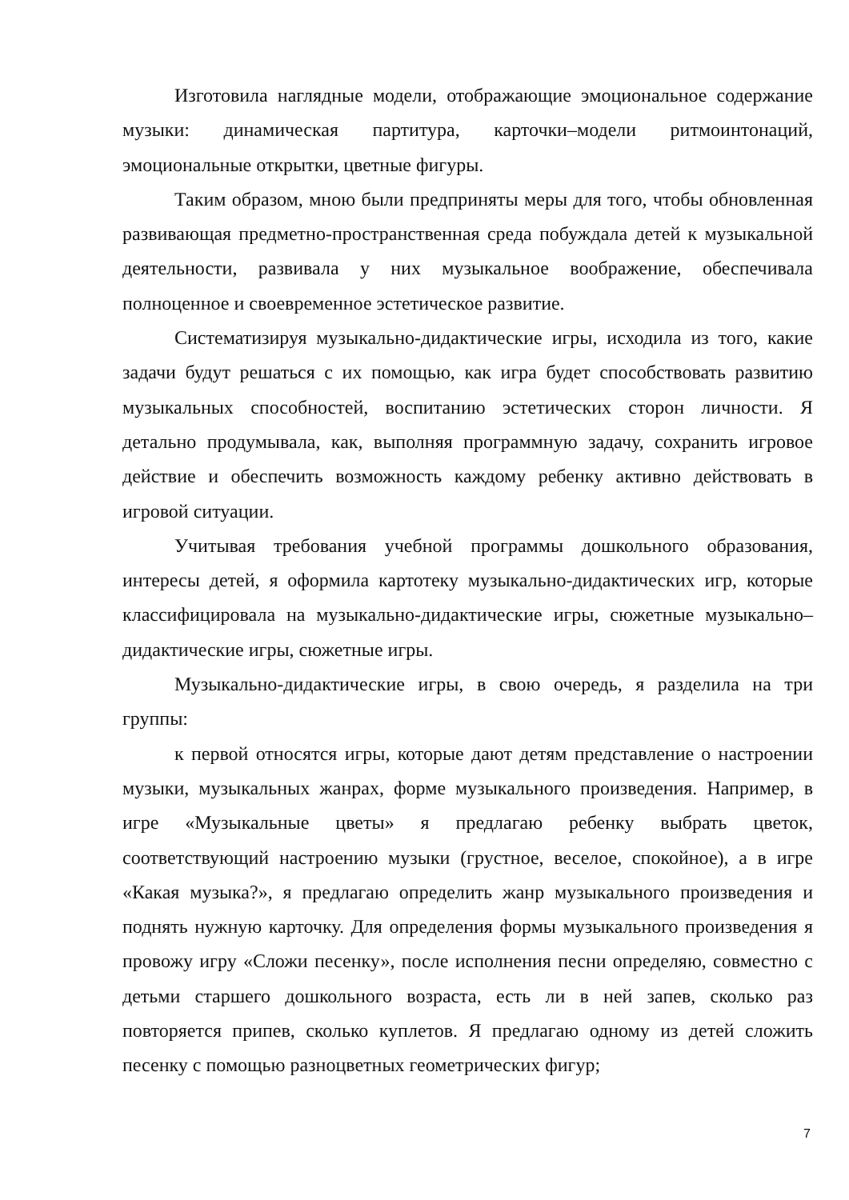Изготовила наглядные модели, отображающие эмоциональное содержание музыки: динамическая партитура, карточки–модели ритмоинтонаций, эмоциональные открытки, цветные фигуры.
Таким образом, мною были предприняты меры для того, чтобы обновленная развивающая предметно-пространственная среда побуждала детей к музыкальной деятельности, развивала у них музыкальное воображение, обеспечивала полноценное и своевременное эстетическое развитие.
Систематизируя музыкально-дидактические игры, исходила из того, какие задачи будут решаться с их помощью, как игра будет способствовать развитию музыкальных способностей, воспитанию эстетических сторон личности. Я детально продумывала, как, выполняя программную задачу, сохранить игровое действие и обеспечить возможность каждому ребенку активно действовать в игровой ситуации.
Учитывая требования учебной программы дошкольного образования, интересы детей, я оформила картотеку музыкально-дидактических игр, которые классифицировала на музыкально-дидактические игры, сюжетные музыкально–дидактические игры, сюжетные игры.
Музыкально-дидактические игры, в свою очередь, я разделила на три группы:
к первой относятся игры, которые дают детям представление о настроении музыки, музыкальных жанрах, форме музыкального произведения. Например, в игре «Музыкальные цветы» я предлагаю ребенку выбрать цветок, соответствующий настроению музыки (грустное, веселое, спокойное), а в игре «Какая музыка?», я предлагаю определить жанр музыкального произведения и поднять нужную карточку. Для определения формы музыкального произведения я провожу игру «Сложи песенку», после исполнения песни определяю, совместно с детьми старшего дошкольного возраста, есть ли в ней запев, сколько раз повторяется припев, сколько куплетов. Я предлагаю одному из детей сложить песенку с помощью разноцветных геометрических фигур;
7